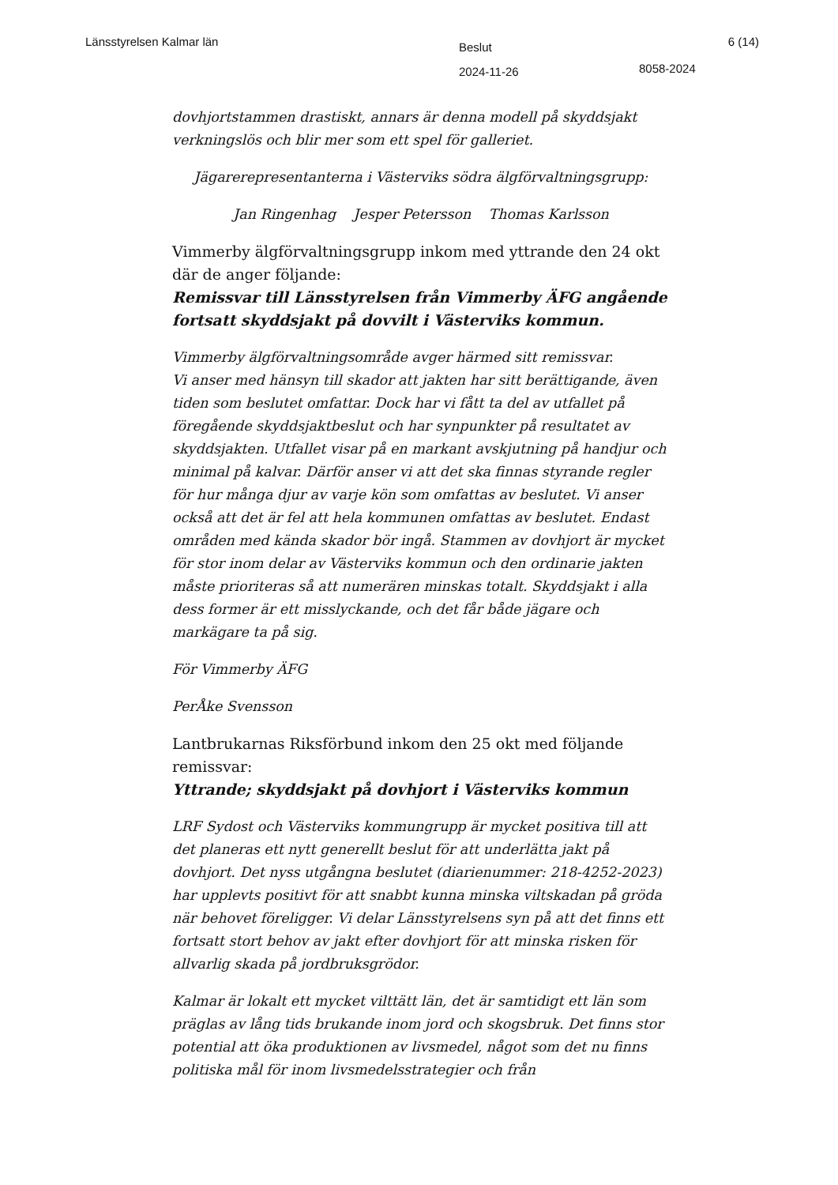Länsstyrelsen Kalmar län
Beslut
2024-11-26
8058-2024
6 (14)
dovhjortstammen drastiskt, annars är denna modell på skyddsjakt verkningslös och blir mer som ett spel för galleriet.
Jägarerepresentanterna i Västerviks södra älgförvaltningsgrupp:
Jan Ringenhag Jesper Petersson Thomas Karlsson
Vimmerby älgförvaltningsgrupp inkom med yttrande den 24 okt där de anger följande:
Remissvar till Länsstyrelsen från Vimmerby ÄFG angående fortsatt skyddsjakt på dovvilt i Västerviks kommun.
Vimmerby älgförvaltningsområde avger härmed sitt remissvar.
Vi anser med hänsyn till skador att jakten har sitt berättigande, även tiden som beslutet omfattar. Dock har vi fått ta del av utfallet på föregående skyddsjaktbeslut och har synpunkter på resultatet av skyddsjakten. Utfallet visar på en markant avskjutning på handjur och minimal på kalvar. Därför anser vi att det ska finnas styrande regler för hur många djur av varje kön som omfattas av beslutet. Vi anser också att det är fel att hela kommunen omfattas av beslutet. Endast områden med kända skador bör ingå. Stammen av dovhjort är mycket för stor inom delar av Västerviks kommun och den ordinarie jakten måste prioriteras så att numerären minskas totalt. Skyddsjakt i alla dess former är ett misslyckande, och det får både jägare och markägare ta på sig.
För Vimmerby ÄFG
PerÅke Svensson
Lantbrukarnas Riksförbund inkom den 25 okt med följande remissvar:
Yttrande; skyddsjakt på dovhjort i Västerviks kommun
LRF Sydost och Västerviks kommungrupp är mycket positiva till att det planeras ett nytt generellt beslut för att underlätta jakt på dovhjort. Det nyss utgångna beslutet (diarienummer: 218-4252-2023) har upplevts positivt för att snabbt kunna minska viltskadan på gröda när behovet föreligger. Vi delar Länsstyrelsens syn på att det finns ett fortsatt stort behov av jakt efter dovhjort för att minska risken för allvarlig skada på jordbruksgrödor.
Kalmar är lokalt ett mycket vilttätt län, det är samtidigt ett län som präglas av lång tids brukande inom jord och skogsbruk. Det finns stor potential att öka produktionen av livsmedel, något som det nu finns politiska mål för inom livsmedelsstrategier och från